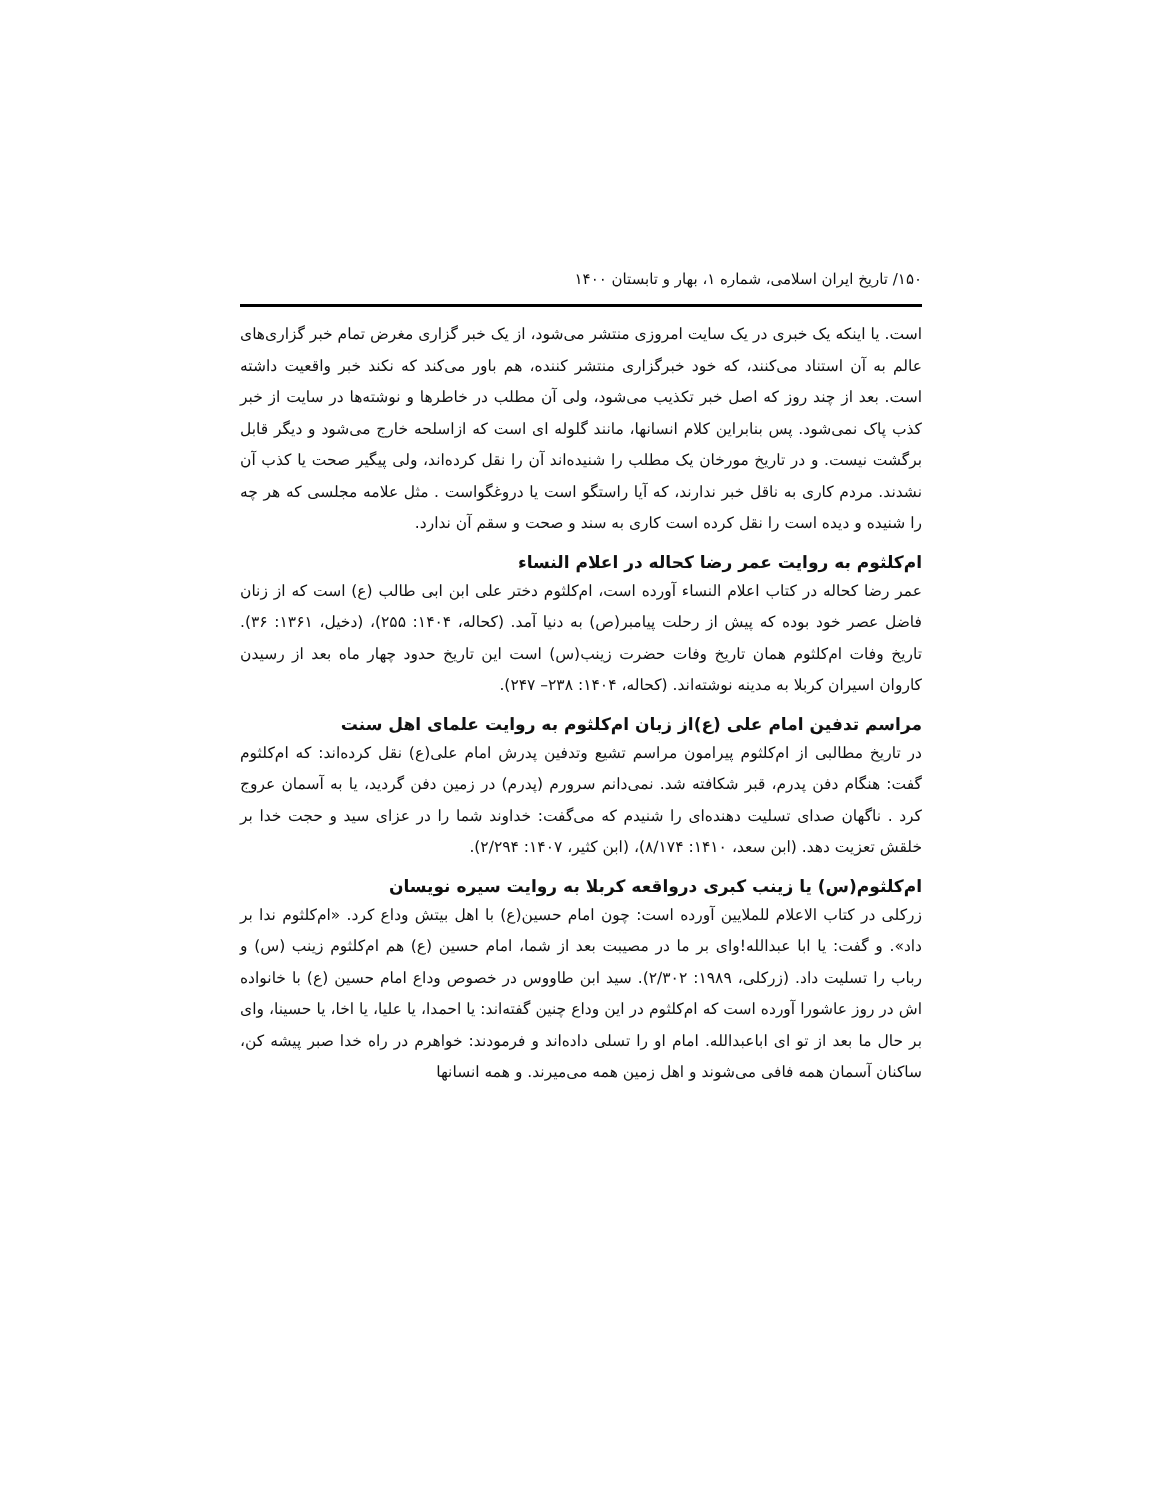۱۵۰/ تاریخ ایران اسلامی، شماره ۱، بهار و تابستان ۱۴۰۰
است. یا اینکه یک خبری در یک سایت امروزی منتشر می‌شود، از یک خبر گزاری مغرض تمام خبر گزاری‌های عالم به آن استناد می‌کنند، که خود خبرگزاری منتشر کننده، هم باور می‌کند که نکند خبر واقعیت داشته است. بعد از چند روز که اصل خبر تکذیب می‌شود، ولی آن مطلب در خاطرها و نوشته‌ها در سایت از خبر کذب پاک نمی‌شود. پس بنابراین کلام انسانها، مانند گلوله ای است که ازاسلحه خارج می‌شود و دیگر قابل برگشت نیست. و در تاریخ مورخان یک مطلب را شنیده‌اند آن را نقل کرده‌اند، ولی پیگیر صحت یا کذب آن نشدند. مردم کاری به ناقل خبر ندارند، که آیا راستگو است یا دروغگواست . مثل علامه مجلسی که هر چه را شنیده و دیده است را نقل کرده است کاری به سند و صحت و سقم آن ندارد.
ام‌کلثوم به روایت عمر رضا کحاله در اعلام النساء
عمر رضا کحاله در کتاب اعلام النساء آورده است، ام‌کلثوم دختر علی ابن ابی طالب (ع) است که از زنان فاضل عصر خود بوده که پیش از رحلت پیامبر(ص) به دنیا آمد. (کحاله، ۱۴۰۴: ۲۵۵)، (دخیل، ۱۳۶۱: ۳۶). تاریخ وفات ام‌کلثوم همان تاریخ وفات حضرت زینب(س) است این تاریخ حدود چهار ماه بعد از رسیدن کاروان اسیران کربلا به مدینه نوشته‌اند. (کحاله، ۱۴۰۴: ۲۳۸– ۲۴۷).
مراسم تدفین امام علی (ع)از زبان ام‌کلثوم به روایت علمای اهل سنت
در تاریخ مطالبی از ام‌کلثوم پیرامون مراسم تشیع وتدفین پدرش امام علی(ع) نقل کرده‌اند: که ام‌کلثوم گفت: هنگام دفن پدرم، قبر شکافته شد. نمی‌دانم سرورم (پدرم) در زمین دفن گردید، یا به آسمان عروج کرد . ناگهان صدای تسلیت دهنده‌ای را شنیدم که می‌گفت: خداوند شما را در عزای سید و حجت خدا بر خلقش تعزیت دهد. (ابن سعد، ۱۴۱۰: ۸/۱۷۴)، (ابن کثیر، ۱۴۰۷: ۲/۲۹۴).
ام‌کلثوم(س) یا زینب کبری درواقعه کربلا به روایت سیره نویسان
زرکلی در کتاب الاعلام للملایین آورده است: چون امام حسین(ع) با اهل بیتش وداع کرد. «ام‌کلثوم ندا بر داد». و گفت: یا ابا عبدالله!وای بر ما در مصیبت بعد از شما، امام حسین (ع) هم ام‌کلثوم زینب (س) و رباب را تسلیت داد. (زرکلی، ۱۹۸۹: ۲/۳۰۲). سید ابن طاووس در خصوص وداع امام حسین (ع) با خانواده اش در روز عاشورا آورده است که ام‌کلثوم در این وداع چنین گفته‌اند: یا احمدا، یا علیا، یا اخا، یا حسینا، وای بر حال ما بعد از تو ای اباعبدالله. امام او را تسلی داده‌اند و فرمودند: خواهرم در راه خدا صبر پیشه کن، ساکنان آسمان همه فافی می‌شوند و اهل زمین همه می‌میرند. و همه انسانها